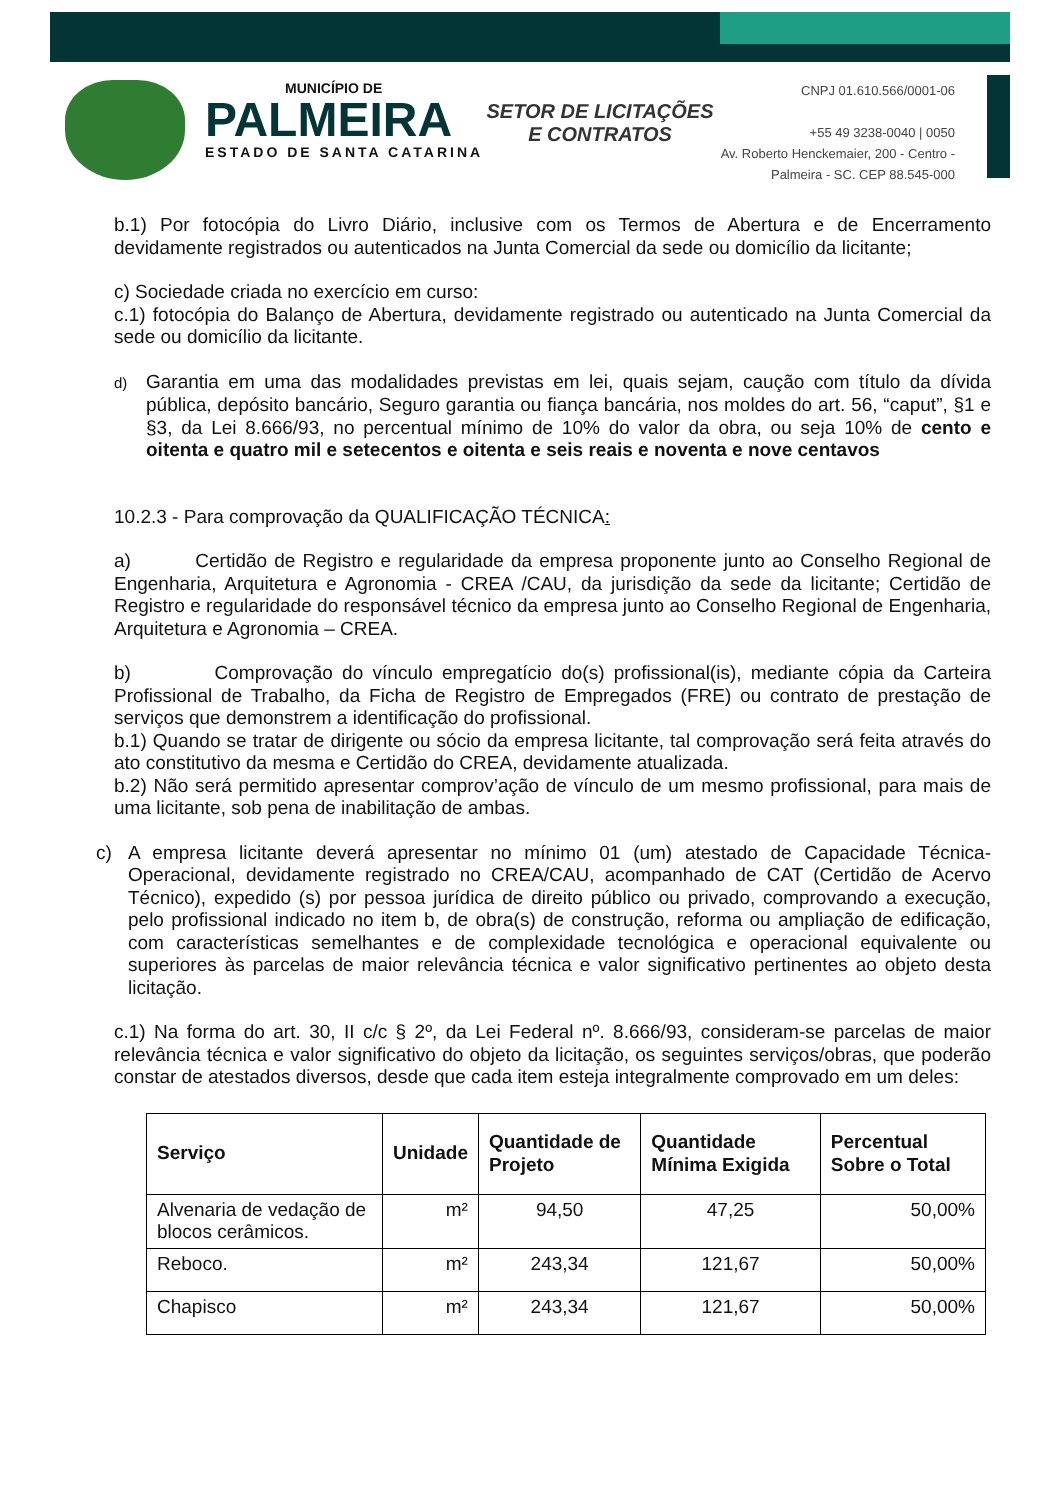MUNICÍPIO DE
PALMEIRA
ESTADO DE SANTA CATARINA
SETOR DE LICITAÇÕES E CONTRATOS
CNPJ 01.610.566/0001-06
+55 49 3238-0040 | 0050
Av. Roberto Henckemaier, 200 - Centro -
Palmeira - SC. CEP 88.545-000
b.1) Por fotocópia do Livro Diário, inclusive com os Termos de Abertura e de Encerramento devidamente registrados ou autenticados na Junta Comercial da sede ou domicílio da licitante;
c) Sociedade criada no exercício em curso:
c.1) fotocópia do Balanço de Abertura, devidamente registrado ou autenticado na Junta Comercial da sede ou domicílio da licitante.
d) Garantia em uma das modalidades previstas em lei, quais sejam, caução com título da dívida pública, depósito bancário, Seguro garantia ou fiança bancária, nos moldes do art. 56, “caput”, §1 e §3, da Lei 8.666/93, no percentual mínimo de 10% do valor da obra, ou seja 10% de cento e oitenta e quatro mil e setecentos e oitenta e seis reais e noventa e nove centavos
10.2.3 - Para comprovação da QUALIFICAÇÃO TÉCNICA:
a) Certidão de Registro e regularidade da empresa proponente junto ao Conselho Regional de Engenharia, Arquitetura e Agronomia - CREA /CAU, da jurisdição da sede da licitante; Certidão de Registro e regularidade do responsável técnico da empresa junto ao Conselho Regional de Engenharia, Arquitetura e Agronomia – CREA.
b) Comprovação do vínculo empregatício do(s) profissional(is), mediante cópia da Carteira Profissional de Trabalho, da Ficha de Registro de Empregados (FRE) ou contrato de prestação de serviços que demonstrem a identificação do profissional.
b.1) Quando se tratar de dirigente ou sócio da empresa licitante, tal comprovação será feita através do ato constitutivo da mesma e Certidão do CREA, devidamente atualizada.
b.2) Não será permitido apresentar comprov’ação de vínculo de um mesmo profissional, para mais de uma licitante, sob pena de inabilitação de ambas.
c) A empresa licitante deverá apresentar no mínimo 01 (um) atestado de Capacidade Técnica-Operacional, devidamente registrado no CREA/CAU, acompanhado de CAT (Certidão de Acervo Técnico), expedido (s) por pessoa jurídica de direito público ou privado, comprovando a execução, pelo profissional indicado no item b, de obra(s) de construção, reforma ou ampliação de edificação, com características semelhantes e de complexidade tecnológica e operacional equivalente ou superiores às parcelas de maior relevância técnica e valor significativo pertinentes ao objeto desta licitação.
c.1) Na forma do art. 30, II c/c § 2º, da Lei Federal nº. 8.666/93, consideram-se parcelas de maior relevância técnica e valor significativo do objeto da licitação, os seguintes serviços/obras, que poderão constar de atestados diversos, desde que cada item esteja integralmente comprovado em um deles:
| Serviço | Unidade | Quantidade de Projeto | Quantidade Mínima Exigida | Percentual Sobre o Total |
| --- | --- | --- | --- | --- |
| Alvenaria de vedação de blocos cerâmicos. | m² | 94,50 | 47,25 | 50,00% |
| Reboco. | m² | 243,34 | 121,67 | 50,00% |
| Chapisco | m² | 243,34 | 121,67 | 50,00% |